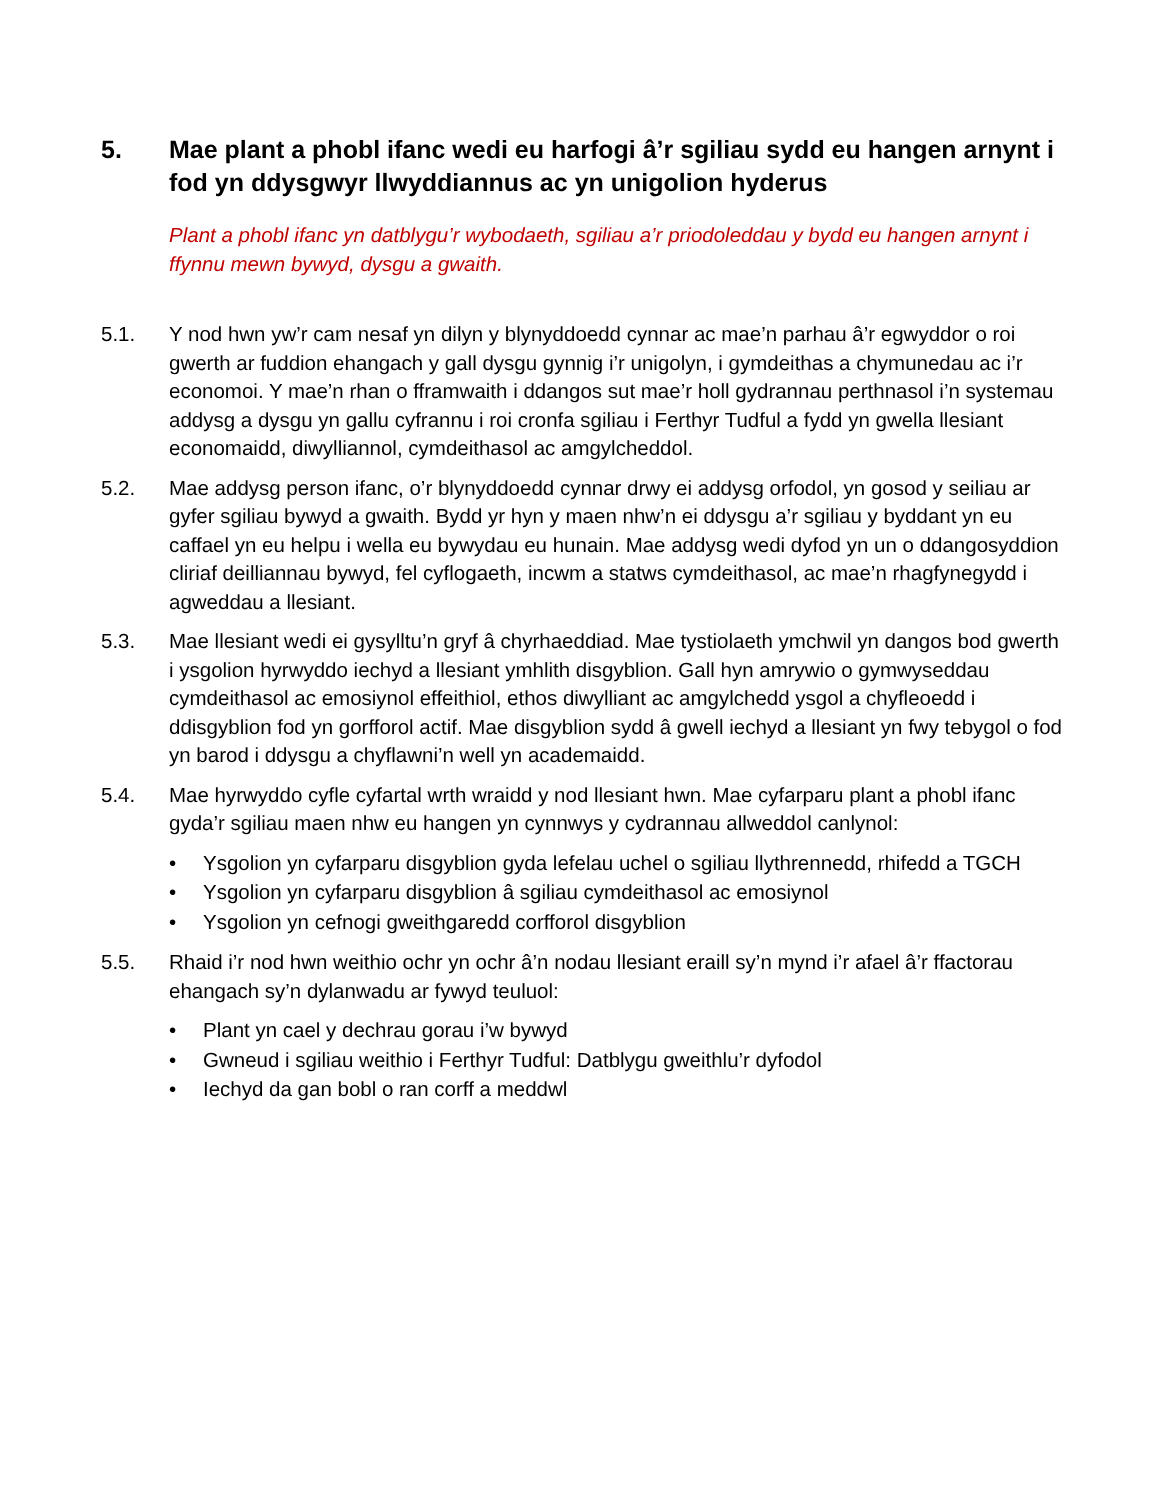5. Mae plant a phobl ifanc wedi eu harfogi â’r sgiliau sydd eu hangen arnynt i fod yn ddysgwyr llwyddiannus ac yn unigolion hyderus
Plant a phobl ifanc yn datblygu’r wybodaeth, sgiliau a’r priodoleddau y bydd eu hangen arnynt i ffynnu mewn bywyd, dysgu a gwaith.
5.1. Y nod hwn yw’r cam nesaf yn dilyn y blynyddoedd cynnar ac mae’n parhau â’r egwyddor o roi gwerth ar fuddion ehangach y gall dysgu gynnig i’r unigolyn, i gymdeithas a chymunedau ac i’r economoi. Y mae’n rhan o fframwaith i ddangos sut mae’r holl gydrannau perthnasol i’n systemau addysg a dysgu yn gallu cyfrannu i roi cronfa sgiliau i Ferthyr Tudful a fydd yn gwella llesiant economaidd, diwylliannol, cymdeithasol ac amgylcheddol.
5.2. Mae addysg person ifanc, o’r blynyddoedd cynnar drwy ei addysg orfodol, yn gosod y seiliau ar gyfer sgiliau bywyd a gwaith. Bydd yr hyn y maen nhw’n ei ddysgu a’r sgiliau y byddant yn eu caffael yn eu helpu i wella eu bywydau eu hunain. Mae addysg wedi dyfod yn un o ddangosyddion cliriaf deilliannau bywyd, fel cyflogaeth, incwm a statws cymdeithasol, ac mae’n rhagfynegydd i agweddau a llesiant.
5.3. Mae llesiant wedi ei gysylltu’n gryf â chyrhaeddiad. Mae tystiolaeth ymchwil yn dangos bod gwerth i ysgolion hyrwyddo iechyd a llesiant ymhlith disgyblion. Gall hyn amrywio o gymwyseddau cymdeithasol ac emosiynol effeithiol, ethos diwylliant ac amgylchedd ysgol a chyfleoedd i ddisgyblion fod yn gorfforol actif. Mae disgyblion sydd â gwell iechyd a llesiant yn fwy tebygol o fod yn barod i ddysgu a chyflawni’n well yn academaidd.
5.4. Mae hyrwyddo cyfle cyfartal wrth wraidd y nod llesiant hwn. Mae cyfarparu plant a phobl ifanc gyda’r sgiliau maen nhw eu hangen yn cynnwys y cydrannau allweddol canlynol:
• Ysgolion yn cyfarparu disgyblion gyda lefelau uchel o sgiliau llythrennedd, rhifedd a TGCH
• Ysgolion yn cyfarparu disgyblion â sgiliau cymdeithasol ac emosiynol
• Ysgolion yn cefnogi gweithgaredd corfforol disgyblion
5.5. Rhaid i’r nod hwn weithio ochr yn ochr â’n nodau llesiant eraill sy’n mynd i’r afael â’r ffactorau ehangach sy’n dylanwadu ar fywyd teuluol:
• Plant yn cael y dechrau gorau i’w bywyd
• Gwneud i sgiliau weithio i Ferthyr Tudful: Datblygu gweithlu’r dyfodol
• Iechyd da gan bobl o ran corff a meddwl